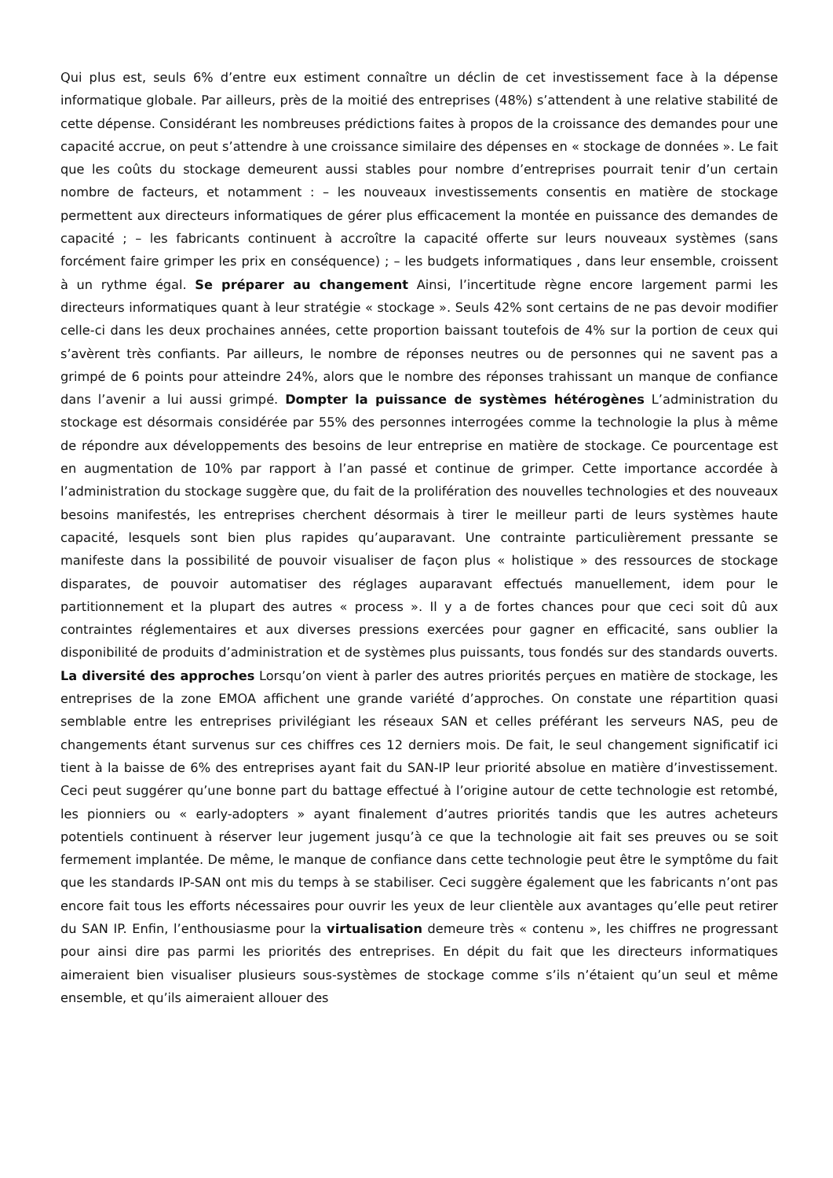Qui plus est, seuls 6% d’entre eux estiment connaître un déclin de cet investissement face à la dépense informatique globale. Par ailleurs, près de la moitié des entreprises (48%) s’attendent à une relative stabilité de cette dépense. Considérant les nombreuses prédictions faites à propos de la croissance des demandes pour une capacité accrue, on peut s’attendre à une croissance similaire des dépenses en « stockage de données ». Le fait que les coûts du stockage demeurent aussi stables pour nombre d’entreprises pourrait tenir d’un certain nombre de facteurs, et notamment : – les nouveaux investissements consentis en matière de stockage permettent aux directeurs informatiques de gérer plus efficacement la montée en puissance des demandes de capacité ; – les fabricants continuent à accroître la capacité offerte sur leurs nouveaux systèmes (sans forcément faire grimper les prix en conséquence) ; – les budgets informatiques , dans leur ensemble, croissent à un rythme égal. Se préparer au changement Ainsi, l’incertitude règne encore largement parmi les directeurs informatiques quant à leur stratégie « stockage ». Seuls 42% sont certains de ne pas devoir modifier celle-ci dans les deux prochaines années, cette proportion baissant toutefois de 4% sur la portion de ceux qui s’avèrent très confiants. Par ailleurs, le nombre de réponses neutres ou de personnes qui ne savent pas a grimpé de 6 points pour atteindre 24%, alors que le nombre des réponses trahissant un manque de confiance dans l’avenir a lui aussi grimpé. Dompter la puissance de systèmes hétérogènes L’administration du stockage est désormais considérée par 55% des personnes interrogées comme la technologie la plus à même de répondre aux développements des besoins de leur entreprise en matière de stockage. Ce pourcentage est en augmentation de 10% par rapport à l’an passé et continue de grimper. Cette importance accordée à l’administration du stockage suggère que, du fait de la prolifération des nouvelles technologies et des nouveaux besoins manifestés, les entreprises cherchent désormais à tirer le meilleur parti de leurs systèmes haute capacité, lesquels sont bien plus rapides qu’auparavant. Une contrainte particulièrement pressante se manifeste dans la possibilité de pouvoir visualiser de façon plus « holistique » des ressources de stockage disparates, de pouvoir automatiser des réglages auparavant effectués manuellement, idem pour le partitionnement et la plupart des autres « process ». Il y a de fortes chances pour que ceci soit dû aux contraintes réglementaires et aux diverses pressions exercées pour gagner en efficacité, sans oublier la disponibilité de produits d’administration et de systèmes plus puissants, tous fondés sur des standards ouverts. La diversité des approches Lorsqu’on vient à parler des autres priorités perçues en matière de stockage, les entreprises de la zone EMOA affichent une grande variété d’approches. On constate une répartition quasi semblable entre les entreprises privilégiant les réseaux SAN et celles préférant les serveurs NAS, peu de changements étant survenus sur ces chiffres ces 12 derniers mois. De fait, le seul changement significatif ici tient à la baisse de 6% des entreprises ayant fait du SAN-IP leur priorité absolue en matière d’investissement. Ceci peut suggérer qu’une bonne part du battage effectué à l’origine autour de cette technologie est retombé, les pionniers ou « early-adopters » ayant finalement d’autres priorités tandis que les autres acheteurs potentiels continuent à réserver leur jugement jusqu’à ce que la technologie ait fait ses preuves ou se soit fermement implantée. De même, le manque de confiance dans cette technologie peut être le symptôme du fait que les standards IP-SAN ont mis du temps à se stabiliser. Ceci suggère également que les fabricants n’ont pas encore fait tous les efforts nécessaires pour ouvrir les yeux de leur clientèle aux avantages qu’elle peut retirer du SAN IP. Enfin, l’enthousiasme pour la virtualisation demeure très « contenu », les chiffres ne progressant pour ainsi dire pas parmi les priorités des entreprises. En dépit du fait que les directeurs informatiques aimeraient bien visualiser plusieurs sous-systèmes de stockage comme s’ils n’étaient qu’un seul et même ensemble, et qu’ils aimeraient allouer des